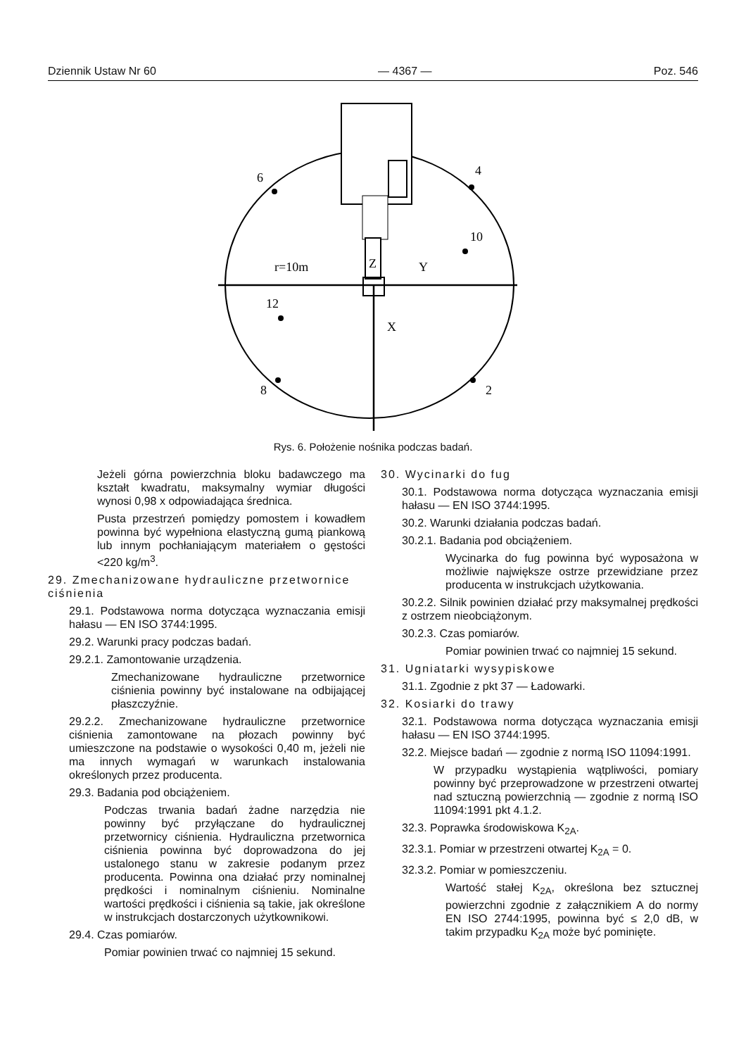Dziennik Ustaw Nr 60 — 4367 — Poz. 546
6
4
10
r=10m
Z
Y
12
X
8
2
Rys. 6. Położenie nośnika podczas badań.
Jeżeli górna powierzchnia bloku badawczego ma kształt kwadratu, maksymalny wymiar długości wynosi 0,98 x odpowiadająca średnica.
Pusta przestrzeń pomiędzy pomostem i kowadłem powinna być wypełniona elastyczną gumą piankową lub innym pochłaniającym materiałem o gęstości <220 kg/m<sup>3</sup>.
29. Zmechanizowane hydrauliczne przetwornice ciśnienia
29.1. Podstawowa norma dotycząca wyznaczania emisji hałasu — EN ISO 3744:1995.
29.2. Warunki pracy podczas badań.
29.2.1. Zamontowanie urządzenia.
Zmechanizowane hydrauliczne przetwornice ciśnienia powinny być instalowane na odbijającej płaszczyźnie.
29.2.2. Zmechanizowane hydrauliczne przetwornice ciśnienia zamontowane na płozach powinny być umieszczone na podstawie o wysokości 0,40 m, jeżeli nie ma innych wymagań w warunkach instalowania określonych przez producenta.
29.3. Badania pod obciążeniem.
Podczas trwania badań żadne narzędzia nie powinny być przyłączane do hydraulicznej przetwornicy ciśnienia. Hydrauliczna przetwornica ciśnienia powinna być doprowadzona do jej ustalonego stanu w zakresie podanym przez producenta. Powinna ona działać przy nominalnej prędkości i nominalnym ciśnieniu. Nominalne wartości prędkości i ciśnienia są takie, jak określone w instrukcjach dostarczonych użytkownikowi.
29.4. Czas pomiarów.
Pomiar powinien trwać co najmniej 15 sekund.
30. Wycinarki do fug
30.1. Podstawowa norma dotycząca wyznaczania emisji hałasu — EN ISO 3744:1995.
30.2. Warunki działania podczas badań.
30.2.1. Badania pod obciążeniem.
Wycinarka do fug powinna być wyposażona w możliwie największe ostrze przewidziane przez producenta w instrukcjach użytkowania.
30.2.2. Silnik powinien działać przy maksymalnej prędkości z ostrzem nieobciążonym.
30.2.3. Czas pomiarów.
Pomiar powinien trwać co najmniej 15 sekund.
31. Ugniatarki wysypiskowe
31.1. Zgodnie z pkt 37 — Ładowarki.
32. Kosiarki do trawy
32.1. Podstawowa norma dotycząca wyznaczania emisji hałasu — EN ISO 3744:1995.
32.2. Miejsce badań — zgodnie z normą ISO 11094:1991.
W przypadku wystąpienia wątpliwości, pomiary powinny być przeprowadzone w przestrzeni otwartej nad sztuczną powierzchnią — zgodnie z normą ISO 11094:1991 pkt 4.1.2.
32.3. Poprawka środowiskowa K<sub>2A</sub>.
32.3.1. Pomiar w przestrzeni otwartej K<sub>2A</sub> = 0.
32.3.2. Pomiar w pomieszczeniu.
Wartość stałej K<sub>2A</sub>, określona bez sztucznej powierzchni zgodnie z załącznikiem A do normy EN ISO 2744:1995, powinna być ≤ 2,0 dB, w takim przypadku K<sub>2A</sub> może być pominięte.